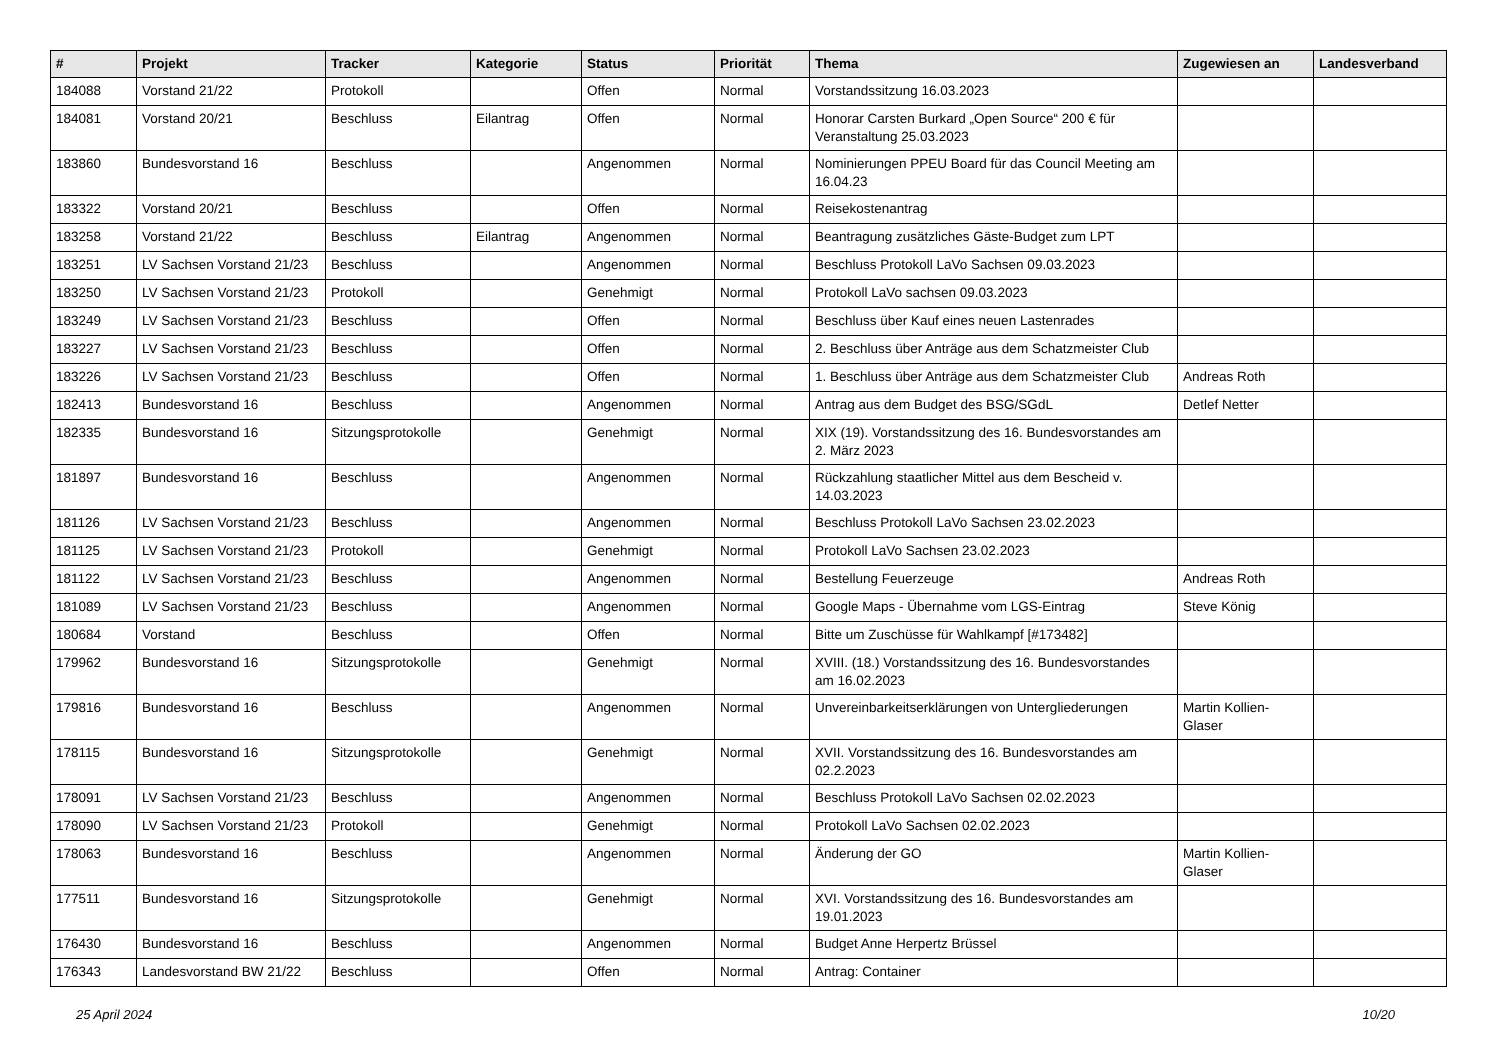| # | Projekt | Tracker | Kategorie | Status | Priorität | Thema | Zugewiesen an | Landesverband |
| --- | --- | --- | --- | --- | --- | --- | --- | --- |
| 184088 | Vorstand 21/22 | Protokoll | | Offen | Normal | Vorstandssitzung 16.03.2023 | | |
| 184081 | Vorstand 20/21 | Beschluss | Eilantrag | Offen | Normal | Honorar Carsten Burkard „Open Source“ 200 € für Veranstaltung 25.03.2023 | | |
| 183860 | Bundesvorstand 16 | Beschluss | | Angenommen | Normal | Nominierungen PPEU Board für das Council Meeting am 16.04.23 | | |
| 183322 | Vorstand 20/21 | Beschluss | | Offen | Normal | Reisekostenantrag | | |
| 183258 | Vorstand 21/22 | Beschluss | Eilantrag | Angenommen | Normal | Beantragung zusätzliches Gäste-Budget zum LPT | | |
| 183251 | LV Sachsen Vorstand 21/23 | Beschluss | | Angenommen | Normal | Beschluss Protokoll LaVo Sachsen 09.03.2023 | | |
| 183250 | LV Sachsen Vorstand 21/23 | Protokoll | | Genehmigt | Normal | Protokoll LaVo sachsen 09.03.2023 | | |
| 183249 | LV Sachsen Vorstand 21/23 | Beschluss | | Offen | Normal | Beschluss über Kauf eines neuen Lastenrades | | |
| 183227 | LV Sachsen Vorstand 21/23 | Beschluss | | Offen | Normal | 2. Beschluss über Anträge aus dem Schatzmeister Club | | |
| 183226 | LV Sachsen Vorstand 21/23 | Beschluss | | Offen | Normal | 1. Beschluss über Anträge aus dem Schatzmeister Club | Andreas Roth | |
| 182413 | Bundesvorstand 16 | Beschluss | | Angenommen | Normal | Antrag aus dem Budget des BSG/SGdL | Detlef Netter | |
| 182335 | Bundesvorstand 16 | Sitzungsprotokolle | | Genehmigt | Normal | XIX (19). Vorstandssitzung des 16. Bundesvorstandes am 2. März 2023 | | |
| 181897 | Bundesvorstand 16 | Beschluss | | Angenommen | Normal | Rückzahlung staatlicher Mittel aus dem Bescheid v. 14.03.2023 | | |
| 181126 | LV Sachsen Vorstand 21/23 | Beschluss | | Angenommen | Normal | Beschluss Protokoll LaVo Sachsen 23.02.2023 | | |
| 181125 | LV Sachsen Vorstand 21/23 | Protokoll | | Genehmigt | Normal | Protokoll LaVo Sachsen 23.02.2023 | | |
| 181122 | LV Sachsen Vorstand 21/23 | Beschluss | | Angenommen | Normal | Bestellung Feuerzeuge | Andreas Roth | |
| 181089 | LV Sachsen Vorstand 21/23 | Beschluss | | Angenommen | Normal | Google Maps - Übernahme vom LGS-Eintrag | Steve König | |
| 180684 | Vorstand | Beschluss | | Offen | Normal | Bitte um Zuschüsse für Wahlkampf [#173482] | | |
| 179962 | Bundesvorstand 16 | Sitzungsprotokolle | | Genehmigt | Normal | XVIII. (18.) Vorstandssitzung des 16. Bundesvorstandes am 16.02.2023 | | |
| 179816 | Bundesvorstand 16 | Beschluss | | Angenommen | Normal | Unvereinbarkeitserklärungen von Untergliederungen | Martin Kollien-Glaser | |
| 178115 | Bundesvorstand 16 | Sitzungsprotokolle | | Genehmigt | Normal | XVII. Vorstandssitzung des 16. Bundesvorstandes am 02.2.2023 | | |
| 178091 | LV Sachsen Vorstand 21/23 | Beschluss | | Angenommen | Normal | Beschluss Protokoll LaVo Sachsen 02.02.2023 | | |
| 178090 | LV Sachsen Vorstand 21/23 | Protokoll | | Genehmigt | Normal | Protokoll LaVo Sachsen 02.02.2023 | | |
| 178063 | Bundesvorstand 16 | Beschluss | | Angenommen | Normal | Änderung der GO | Martin Kollien-Glaser | |
| 177511 | Bundesvorstand 16 | Sitzungsprotokolle | | Genehmigt | Normal | XVI. Vorstandssitzung des 16. Bundesvorstandes am 19.01.2023 | | |
| 176430 | Bundesvorstand 16 | Beschluss | | Angenommen | Normal | Budget Anne Herpertz Brüssel | | |
| 176343 | Landesvorstand BW 21/22 | Beschluss | | Offen | Normal | Antrag: Container | | |
25 April 2024 10/20